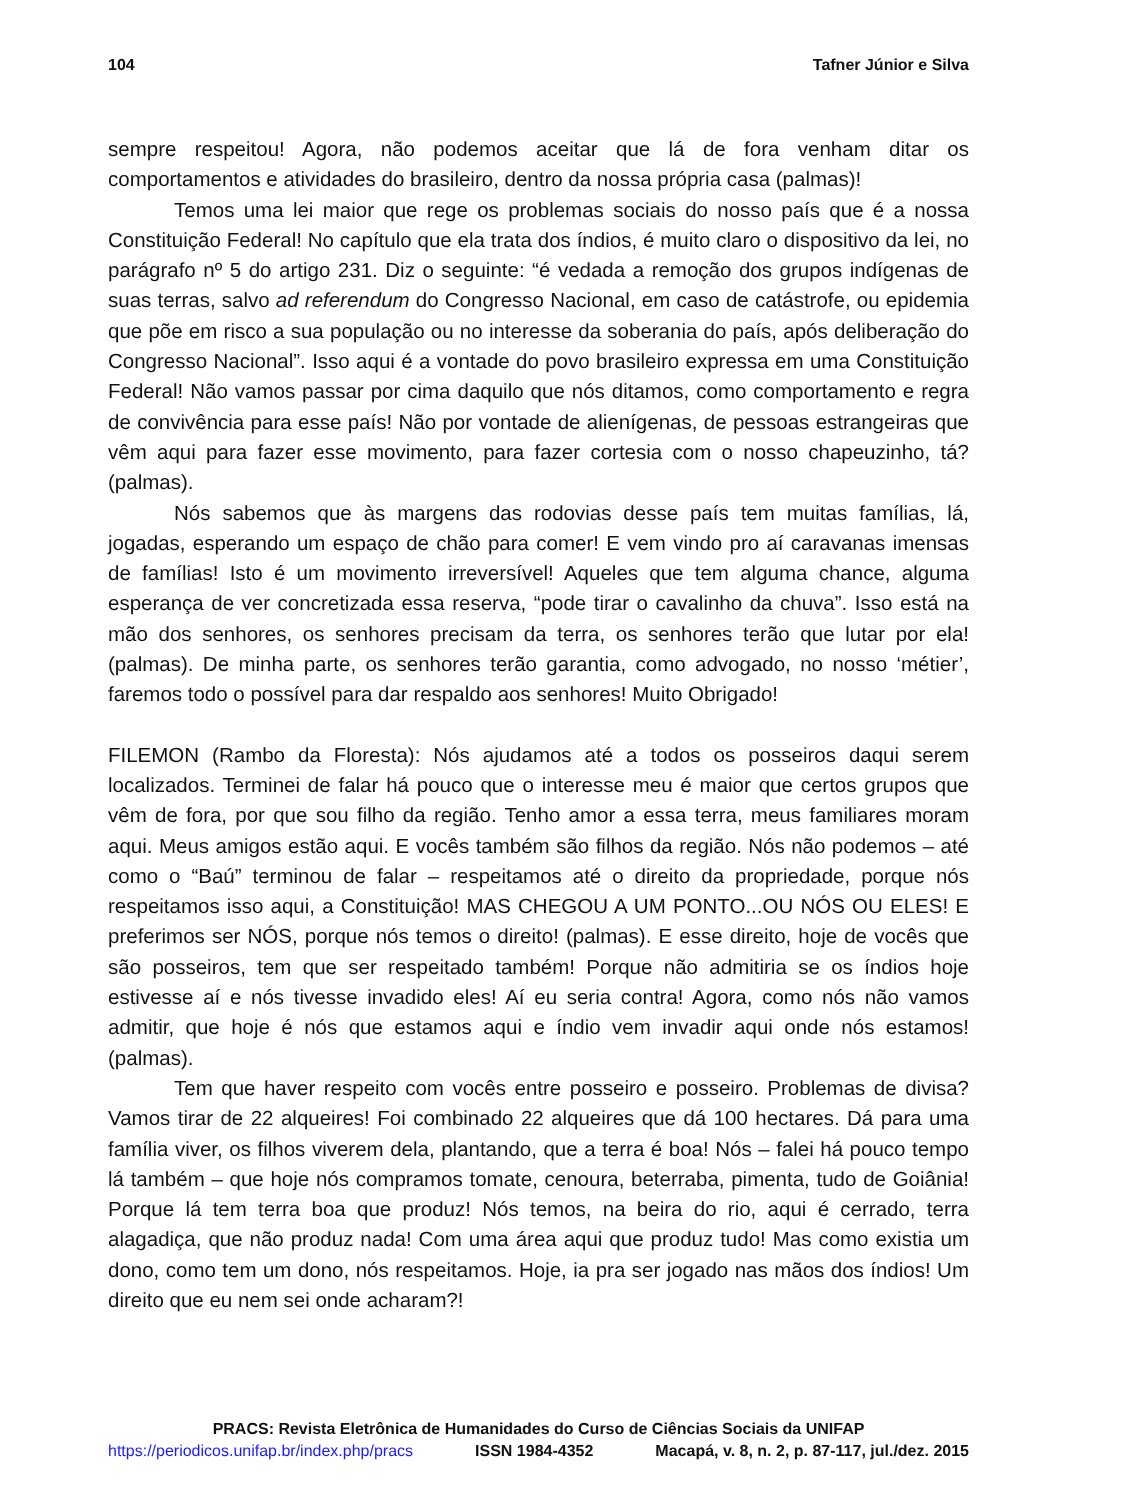104 Tafner Júnior e Silva
sempre respeitou! Agora, não podemos aceitar que lá de fora venham ditar os comportamentos e atividades do brasileiro, dentro da nossa própria casa (palmas)!
Temos uma lei maior que rege os problemas sociais do nosso país que é a nossa Constituição Federal! No capítulo que ela trata dos índios, é muito claro o dispositivo da lei, no parágrafo nº 5 do artigo 231. Diz o seguinte: “é vedada a remoção dos grupos indígenas de suas terras, salvo ad referendum do Congresso Nacional, em caso de catástrofe, ou epidemia que põe em risco a sua população ou no interesse da soberania do país, após deliberação do Congresso Nacional”. Isso aqui é a vontade do povo brasileiro expressa em uma Constituição Federal! Não vamos passar por cima daquilo que nós ditamos, como comportamento e regra de convivência para esse país! Não por vontade de alienígenas, de pessoas estrangeiras que vêm aqui para fazer esse movimento, para fazer cortesia com o nosso chapeuzinho, tá? (palmas).
Nós sabemos que às margens das rodovias desse país tem muitas famílias, lá, jogadas, esperando um espaço de chão para comer! E vem vindo pro aí caravanas imensas de famílias! Isto é um movimento irreversível! Aqueles que tem alguma chance, alguma esperança de ver concretizada essa reserva, “pode tirar o cavalinho da chuva”. Isso está na mão dos senhores, os senhores precisam da terra, os senhores terão que lutar por ela! (palmas). De minha parte, os senhores terão garantia, como advogado, no nosso ‘métier’, faremos todo o possível para dar respaldo aos senhores! Muito Obrigado!
FILEMON (Rambo da Floresta): Nós ajudamos até a todos os posseiros daqui serem localizados. Terminei de falar há pouco que o interesse meu é maior que certos grupos que vêm de fora, por que sou filho da região. Tenho amor a essa terra, meus familiares moram aqui. Meus amigos estão aqui. E vocês também são filhos da região. Nós não podemos – até como o “Baú” terminou de falar – respeitamos até o direito da propriedade, porque nós respeitamos isso aqui, a Constituição! MAS CHEGOU A UM PONTO...OU NÓS OU ELES! E preferimos ser NÓS, porque nós temos o direito! (palmas). E esse direito, hoje de vocês que são posseiros, tem que ser respeitado também! Porque não admitiria se os índios hoje estivesse aí e nós tivesse invadido eles! Aí eu seria contra! Agora, como nós não vamos admitir, que hoje é nós que estamos aqui e índio vem invadir aqui onde nós estamos! (palmas).
Tem que haver respeito com vocês entre posseiro e posseiro. Problemas de divisa? Vamos tirar de 22 alqueires! Foi combinado 22 alqueires que dá 100 hectares. Dá para uma família viver, os filhos viverem dela, plantando, que a terra é boa! Nós – falei há pouco tempo lá também – que hoje nós compramos tomate, cenoura, beterraba, pimenta, tudo de Goiânia! Porque lá tem terra boa que produz! Nós temos, na beira do rio, aqui é cerrado, terra alagadiça, que não produz nada! Com uma área aqui que produz tudo! Mas como existia um dono, como tem um dono, nós respeitamos. Hoje, ia pra ser jogado nas mãos dos índios! Um direito que eu nem sei onde acharam?!
PRACS: Revista Eletrônica de Humanidades do Curso de Ciências Sociais da UNIFAP
https://periodicos.unifap.br/index.php/pracs ISSN 1984-4352 Macapá, v. 8, n. 2, p. 87-117, jul./dez. 2015